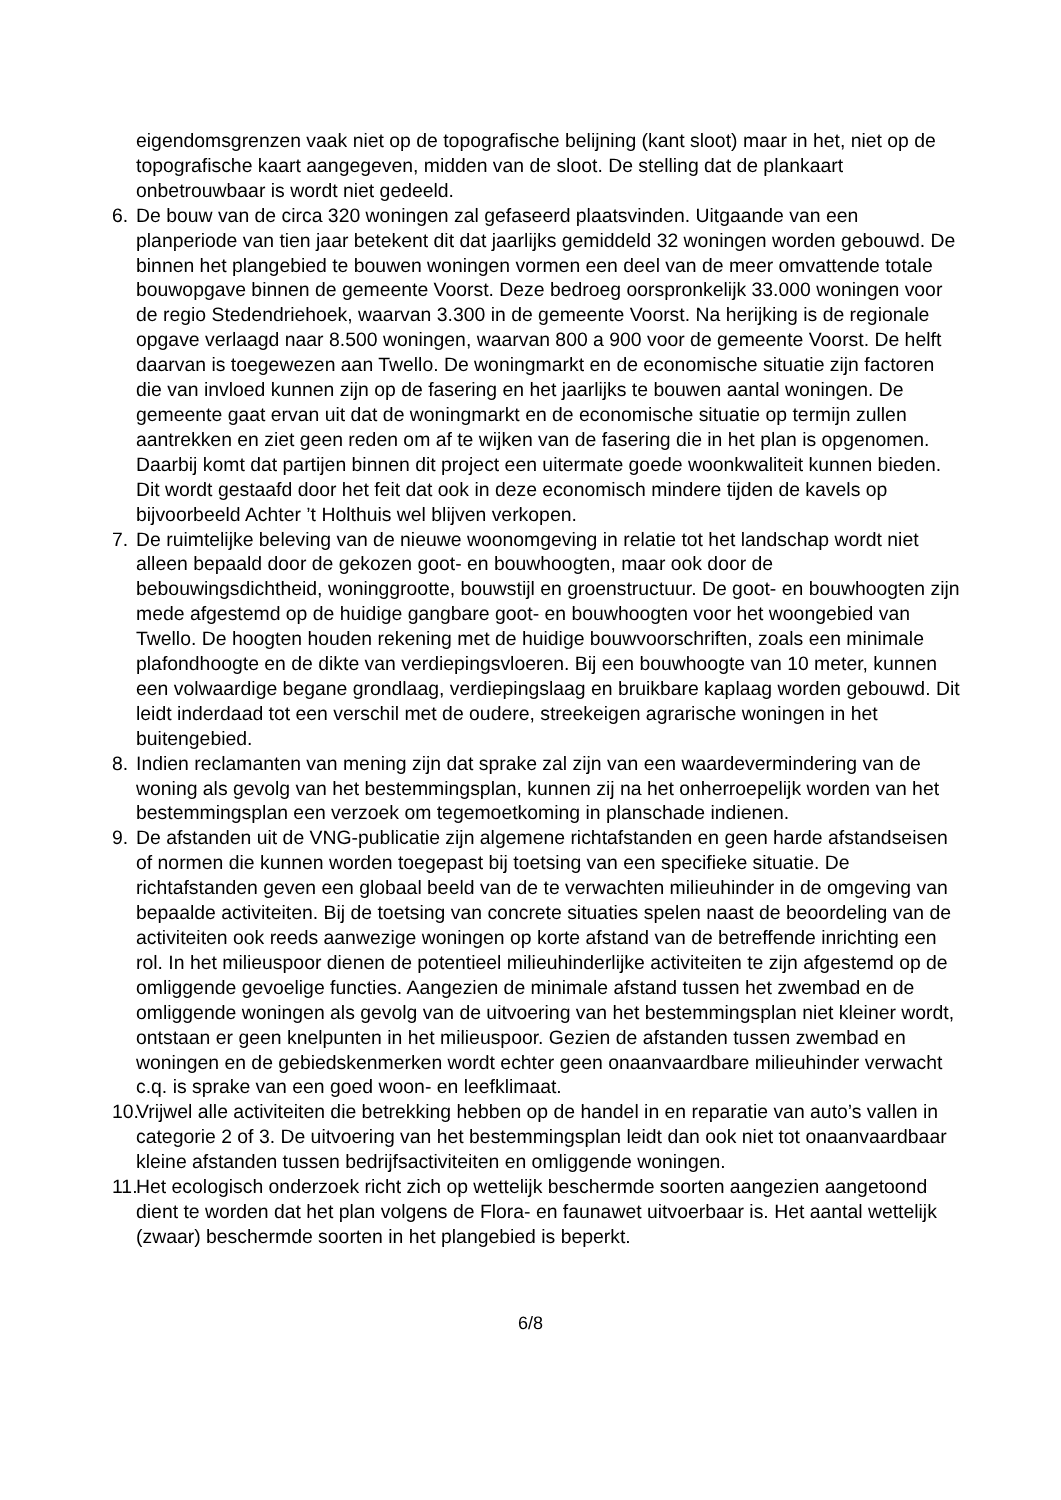eigendomsgrenzen vaak niet op de topografische belijning (kant sloot) maar in het, niet op de topografische kaart aangegeven, midden van de sloot. De stelling dat de plankaart onbetrouwbaar is wordt niet gedeeld.
6. De bouw van de circa 320 woningen zal gefaseerd plaatsvinden. Uitgaande van een planperiode van tien jaar betekent dit dat jaarlijks gemiddeld 32 woningen worden gebouwd. De binnen het plangebied te bouwen woningen vormen een deel van de meer omvattende totale bouwopgave binnen de gemeente Voorst. Deze bedroeg oorspronkelijk 33.000 woningen voor de regio Stedendriehoek, waarvan 3.300 in de gemeente Voorst. Na herijking is de regionale opgave verlaagd naar 8.500 woningen, waarvan 800 a 900 voor de gemeente Voorst. De helft daarvan is toegewezen aan Twello. De woningmarkt en de economische situatie zijn factoren die van invloed kunnen zijn op de fasering en het jaarlijks te bouwen aantal woningen. De gemeente gaat ervan uit dat de woningmarkt en de economische situatie op termijn zullen aantrekken en ziet geen reden om af te wijken van de fasering die in het plan is opgenomen. Daarbij komt dat partijen binnen dit project een uitermate goede woonkwaliteit kunnen bieden. Dit wordt gestaafd door het feit dat ook in deze economisch mindere tijden de kavels op bijvoorbeeld Achter ’t Holthuis wel blijven verkopen.
7. De ruimtelijke beleving van de nieuwe woonomgeving in relatie tot het landschap wordt niet alleen bepaald door de gekozen goot- en bouwhoogten, maar ook door de bebouwingsdichtheid, woninggrootte, bouwstijl en groenstructuur. De goot- en bouwhoogten zijn mede afgestemd op de huidige gangbare goot- en bouwhoogten voor het woongebied van Twello. De hoogten houden rekening met de huidige bouwvoorschriften, zoals een minimale plafondhoogte en de dikte van verdiepingsvloeren. Bij een bouwhoogte van 10 meter, kunnen een volwaardige begane grondlaag, verdiepingslaag en bruikbare kaplaag worden gebouwd. Dit leidt inderdaad tot een verschil met de oudere, streekeigen agrarische woningen in het buitengebied.
8. Indien reclamanten van mening zijn dat sprake zal zijn van een waardevermindering van de woning als gevolg van het bestemmingsplan, kunnen zij na het onherroepelijk worden van het bestemmingsplan een verzoek om tegemoetkoming in planschade indienen.
9. De afstanden uit de VNG-publicatie zijn algemene richtafstanden en geen harde afstandseisen of normen die kunnen worden toegepast bij toetsing van een specifieke situatie. De richtafstanden geven een globaal beeld van de te verwachten milieuhinder in de omgeving van bepaalde activiteiten. Bij de toetsing van concrete situaties spelen naast de beoordeling van de activiteiten ook reeds aanwezige woningen op korte afstand van de betreffende inrichting een rol. In het milieuspoor dienen de potentieel milieuhinderlijke activiteiten te zijn afgestemd op de omliggende gevoelige functies. Aangezien de minimale afstand tussen het zwembad en de omliggende woningen als gevolg van de uitvoering van het bestemmingsplan niet kleiner wordt, ontstaan er geen knelpunten in het milieuspoor. Gezien de afstanden tussen zwembad en woningen en de gebiedskenmerken wordt echter geen onaanvaardbare milieuhinder verwacht c.q. is sprake van een goed woon- en leefklimaat.
10.
Vrijwel alle activiteiten die betrekking hebben op de handel in en reparatie van auto’s vallen in categorie 2 of 3. De uitvoering van het bestemmingsplan leidt dan ook niet tot onaanvaardbaar kleine afstanden tussen bedrijfsactiviteiten en omliggende woningen.
11.
Het ecologisch onderzoek richt zich op wettelijk beschermde soorten aangezien aangetoond dient te worden dat het plan volgens de Flora- en faunawet uitvoerbaar is. Het aantal wettelijk (zwaar) beschermde soorten in het plangebied is beperkt.
6/8